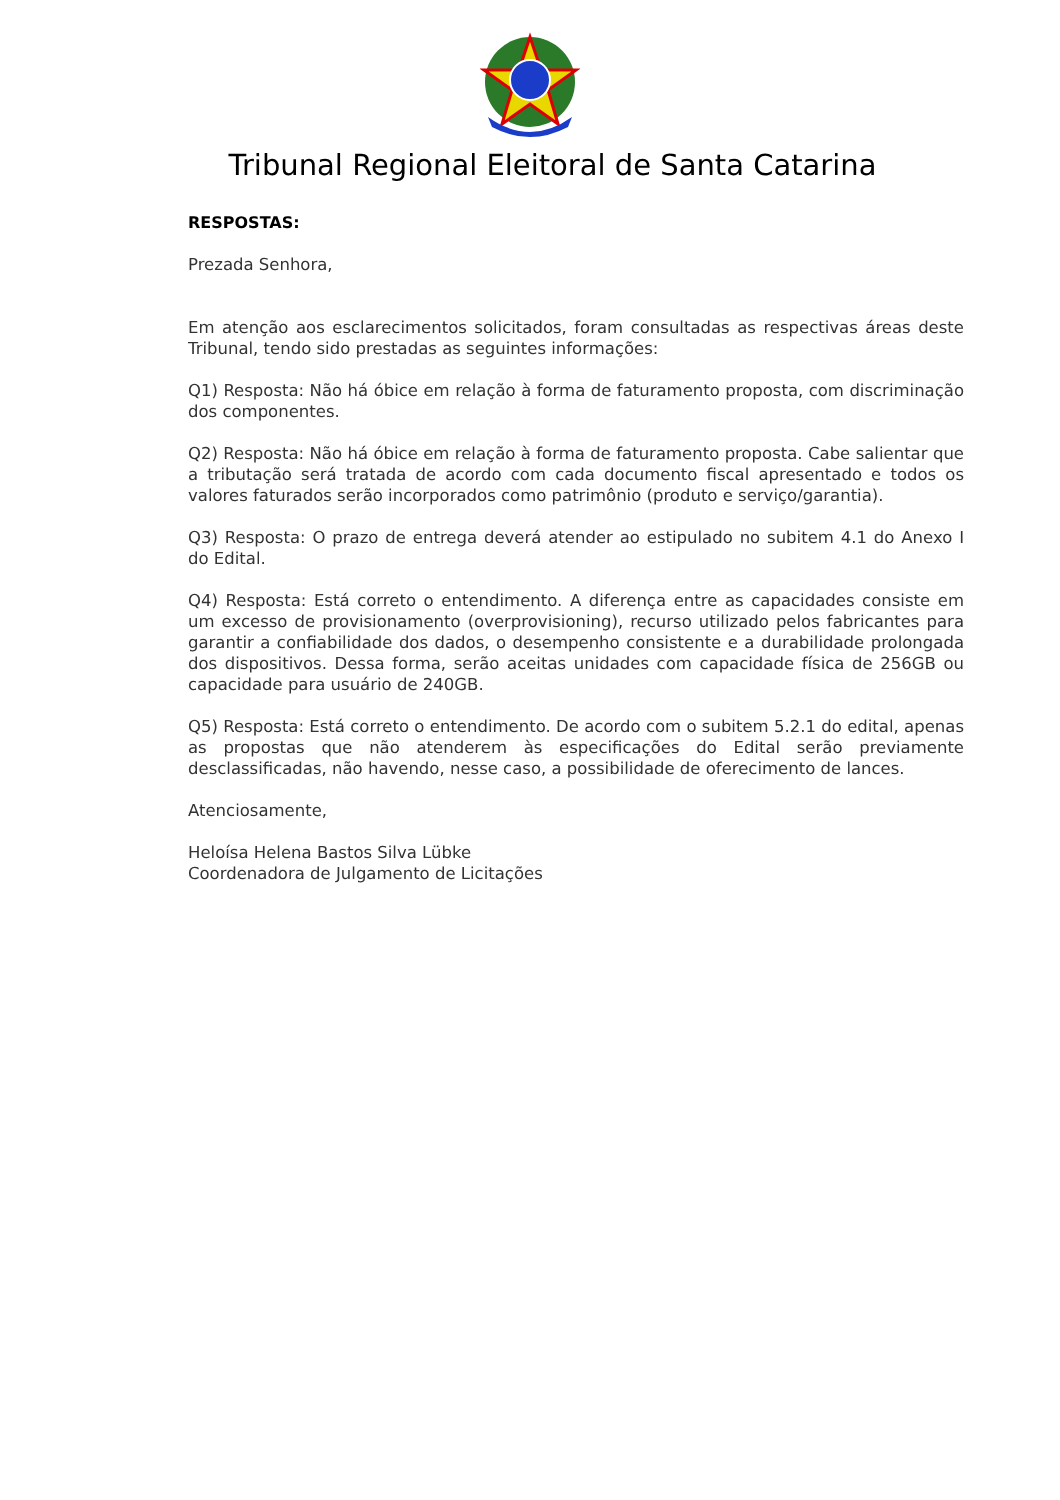Tribunal Regional Eleitoral de Santa Catarina
RESPOSTAS:
Prezada Senhora,
Em atenção aos esclarecimentos solicitados, foram consultadas as respectivas áreas deste Tribunal, tendo sido prestadas as seguintes informações:
Q1) Resposta: Não há óbice em relação à forma de faturamento proposta, com discriminação dos componentes.
Q2) Resposta: Não há óbice em relação à forma de faturamento proposta. Cabe salientar que a tributação será tratada de acordo com cada documento fiscal apresentado e todos os valores faturados serão incorporados como patrimônio (produto e serviço/garantia).
Q3) Resposta: O prazo de entrega deverá atender ao estipulado no subitem 4.1 do Anexo I do Edital.
Q4) Resposta: Está correto o entendimento. A diferença entre as capacidades consiste em um excesso de provisionamento (overprovisioning), recurso utilizado pelos fabricantes para garantir a confiabilidade dos dados, o desempenho consistente e a durabilidade prolongada dos dispositivos. Dessa forma, serão aceitas unidades com capacidade física de 256GB ou capacidade para usuário de 240GB.
Q5) Resposta: Está correto o entendimento. De acordo com o subitem 5.2.1 do edital, apenas as propostas que não atenderem às especificações do Edital serão previamente desclassificadas, não havendo, nesse caso, a possibilidade de oferecimento de lances.
Atenciosamente,
Heloísa Helena Bastos Silva Lübke
Coordenadora de Julgamento de Licitações